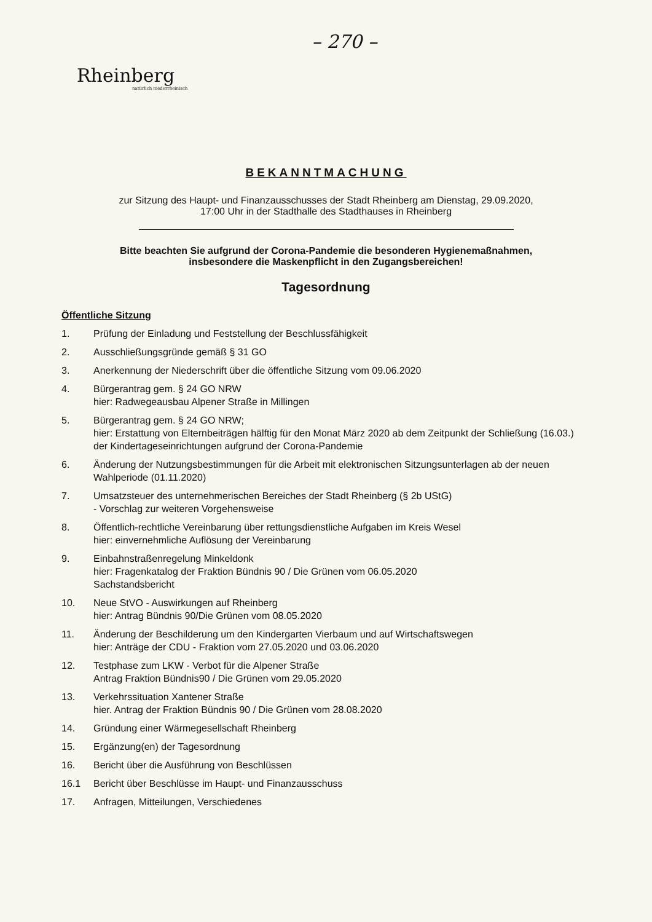– 270 –
Rheinberg
natürlich niederrheinisch
BEKANNTMACHUNG
zur Sitzung des Haupt- und Finanzausschusses der Stadt Rheinberg am Dienstag, 29.09.2020,
17:00 Uhr in der Stadthalle des Stadthauses in Rheinberg
Bitte beachten Sie aufgrund der Corona-Pandemie die besonderen Hygienemaßnahmen,
insbesondere die Maskenpflicht in den Zugangsbereichen!
Tagesordnung
Öffentliche Sitzung
1. Prüfung der Einladung und Feststellung der Beschlussfähigkeit
2. Ausschließungsgründe gemäß § 31 GO
3. Anerkennung der Niederschrift über die öffentliche Sitzung vom 09.06.2020
4. Bürgerantrag gem. § 24 GO NRW
hier: Radwegeausbau Alpener Straße in Millingen
5. Bürgerantrag gem. § 24 GO NRW;
hier: Erstattung von Elternbeiträgen hälftig für den Monat März 2020 ab dem Zeitpunkt der Schließung (16.03.) der Kindertageseinrichtungen aufgrund der Corona-Pandemie
6. Änderung der Nutzungsbestimmungen für die Arbeit mit elektronischen Sitzungsunterlagen ab der neuen Wahlperiode (01.11.2020)
7. Umsatzsteuer des unternehmerischen Bereiches der Stadt Rheinberg (§ 2b UStG)
- Vorschlag zur weiteren Vorgehensweise
8. Öffentlich-rechtliche Vereinbarung über rettungsdienstliche Aufgaben im Kreis Wesel
hier: einvernehmliche Auflösung der Vereinbarung
9. Einbahnstraßenregelung Minkeldonk
hier: Fragenkatalog der Fraktion Bündnis 90 / Die Grünen vom 06.05.2020
Sachstandsbericht
10. Neue StVO - Auswirkungen auf Rheinberg
hier: Antrag Bündnis 90/Die Grünen vom 08.05.2020
11. Änderung der Beschilderung um den Kindergarten Vierbaum und auf Wirtschaftswegen
hier: Anträge der CDU - Fraktion vom 27.05.2020 und 03.06.2020
12. Testphase zum LKW - Verbot für die Alpener Straße
Antrag Fraktion Bündnis90 / Die Grünen vom 29.05.2020
13. Verkehrssituation Xantener Straße
hier. Antrag der Fraktion Bündnis 90 / Die Grünen vom 28.08.2020
14. Gründung einer Wärmegesellschaft Rheinberg
15. Ergänzung(en) der Tagesordnung
16. Bericht über die Ausführung von Beschlüssen
16.1 Bericht über Beschlüsse im Haupt- und Finanzausschuss
17. Anfragen, Mitteilungen, Verschiedenes